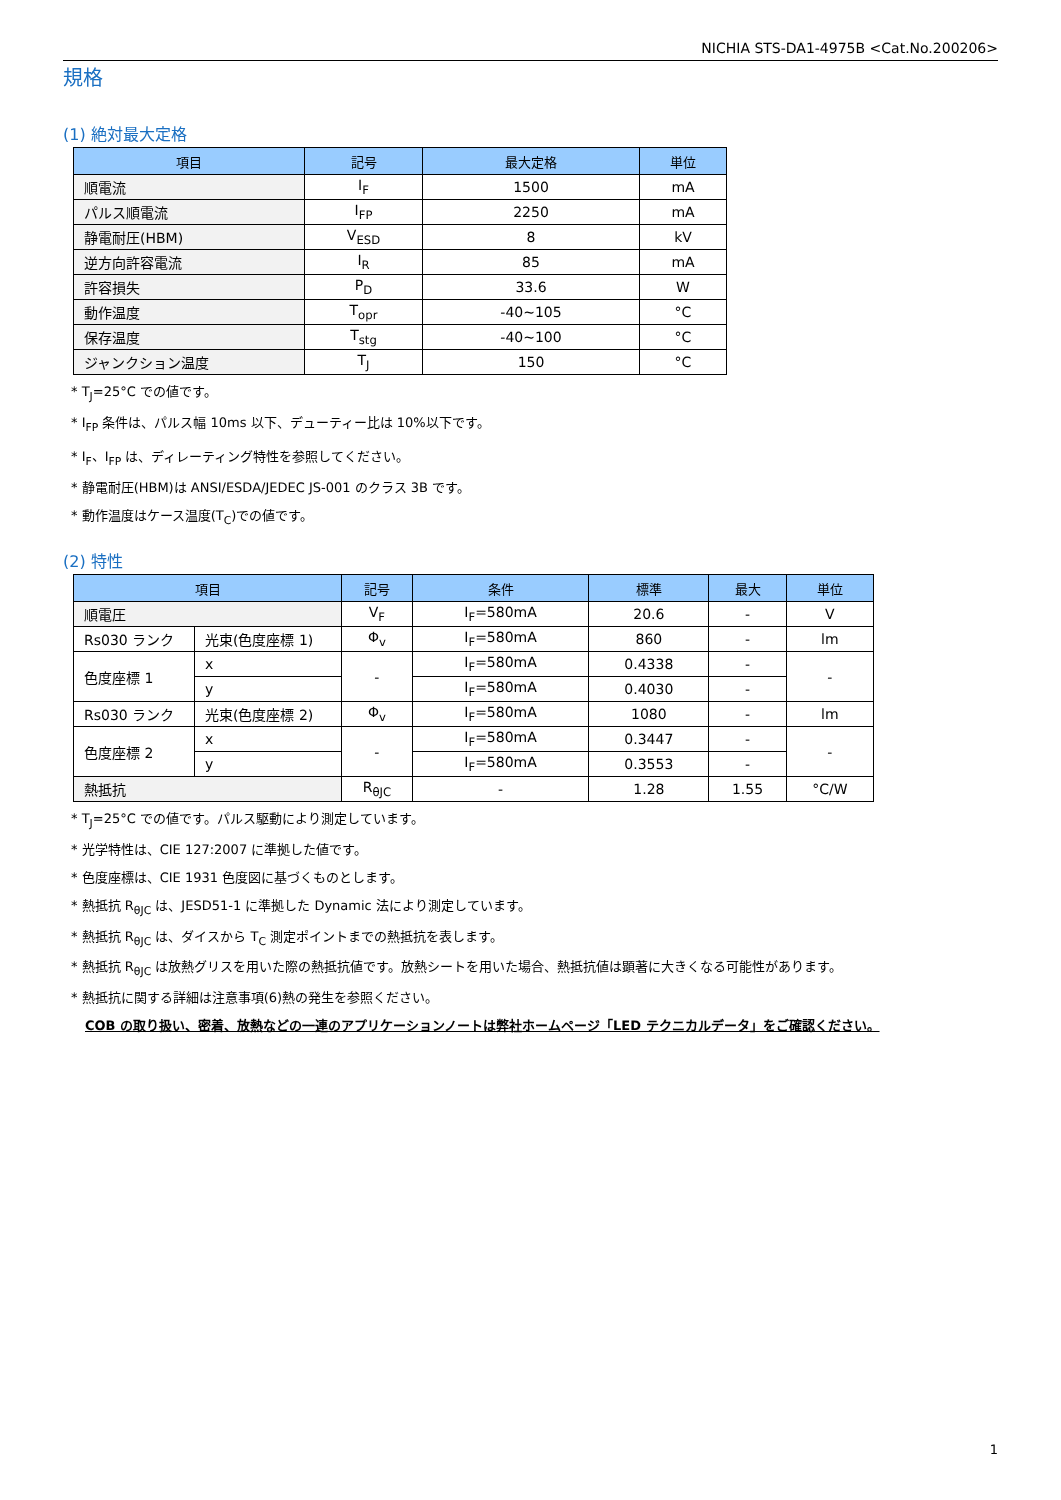NICHIA STS-DA1-4975B <Cat.No.200206>
規格
(1) 絶対最大定格
| 項目 | 記号 | 最大定格 | 単位 |
| --- | --- | --- | --- |
| 順電流 | I<sub>F</sub> | 1500 | mA |
| パルス順電流 | I<sub>FP</sub> | 2250 | mA |
| 静電耐圧(HBM) | V<sub>ESD</sub> | 8 | kV |
| 逆方向許容電流 | I<sub>R</sub> | 85 | mA |
| 許容損失 | P<sub>D</sub> | 33.6 | W |
| 動作温度 | T<sub>opr</sub> | -40~105 | °C |
| 保存温度 | T<sub>stg</sub> | -40~100 | °C |
| ジャンクション温度 | T<sub>J</sub> | 150 | °C |
* T<sub>J</sub>=25°C での値です。
* I<sub>FP</sub> 条件は、パルス幅 10ms 以下、デューティー比は 10%以下です。
* I<sub>F</sub>、I<sub>FP</sub> は、ディレーティング特性を参照してください。
* 静電耐圧(HBM)は ANSI/ESDA/JEDEC JS-001 のクラス 3B です。
* 動作温度はケース温度(T<sub>C</sub>)での値です。
(2) 特性
| 項目 | | 記号 | 条件 | 標準 | 最大 | 単位 |
| --- | --- | --- | --- | --- | --- | --- |
| 順電圧 | | V<sub>F</sub> | I<sub>F</sub>=580mA | 20.6 | - | V |
| Rs030 ランク | 光束(色度座標 1) | Φ<sub>v</sub> | I<sub>F</sub>=580mA | 860 | - | lm |
| 色度座標 1 | x | - | I<sub>F</sub>=580mA | 0.4338 | - | - |
| | y | | I<sub>F</sub>=580mA | 0.4030 | - | |
| Rs030 ランク | 光束(色度座標 2) | Φ<sub>v</sub> | I<sub>F</sub>=580mA | 1080 | - | lm |
| 色度座標 2 | x | - | I<sub>F</sub>=580mA | 0.3447 | - | - |
| | y | | I<sub>F</sub>=580mA | 0.3553 | - | |
| 熱抵抗 | | R<sub>θJC</sub> | - | 1.28 | 1.55 | °C/W |
* T<sub>J</sub>=25°C での値です。パルス駆動により測定しています。
* 光学特性は、CIE 127:2007 に準拠した値です。
* 色度座標は、CIE 1931 色度図に基づくものとします。
* 熱抵抗 R<sub>θJC</sub> は、JESD51-1 に準拠した Dynamic 法により測定しています。
* 熱抵抗 R<sub>θJC</sub> は、ダイスから T<sub>C</sub> 測定ポイントまでの熱抵抗を表します。
* 熱抵抗 R<sub>θJC</sub> は放熱グリスを用いた際の熱抵抗値です。放熱シートを用いた場合、熱抵抗値は顕著に大きくなる可能性があります。
* 熱抵抗に関する詳細は注意事項(6)熱の発生を参照ください。
COB の取り扱い、密着、放熱などの一連のアプリケーションノートは弊社ホームページ「LED テクニカルデータ」をご確認ください。
1